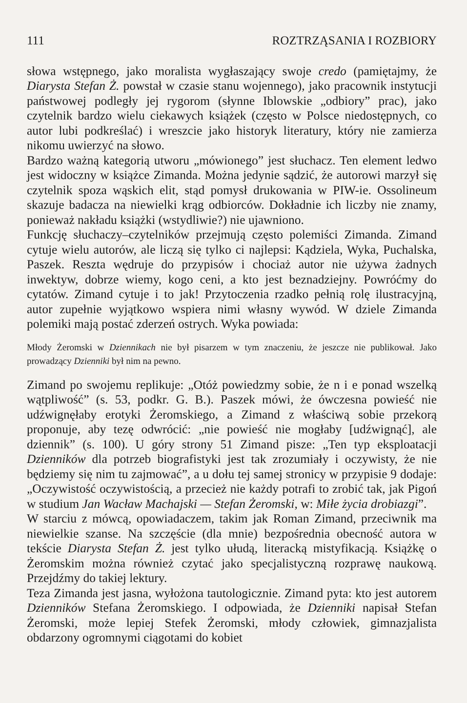111 ROZTRZĄSANIA I ROZBIORY
słowa wstępnego, jako moralista wygłaszający swoje credo (pamiętajmy, że Diarysta Stefan Ż. powstał w czasie stanu wojennego), jako pracownik instytucji państwowej podległy jej rygorom (słynne Iblowskie „odbiory” prac), jako czytelnik bardzo wielu ciekawych książek (często w Polsce niedostępnych, co autor lubi podkreślać) i wreszcie jako historyk literatury, który nie zamierza nikomu uwierzyć na słowo.
Bardzo ważną kategorią utworu „mówionego” jest słuchacz. Ten element ledwo jest widoczny w książce Zimanda. Można jedynie sądzić, że autorowi marzył się czytelnik spoza wąskich elit, stąd pomysł drukowania w PIW-ie. Ossolineum skazuje badacza na niewielki krąg odbiorców. Dokładnie ich liczby nie znamy, ponieważ nakładu książki (wstydliwie?) nie ujawniono.
Funkcję słuchaczy–czytelników przejmują często polemiści Zimanda. Zimand cytuje wielu autorów, ale liczą się tylko ci najlepsi: Kądziela, Wyka, Puchalska, Paszek. Reszta wędruje do przypisów i chociaż autor nie używa żadnych inwektyw, dobrze wiemy, kogo ceni, a kto jest beznadziejny. Powróćmy do cytatów. Zimand cytuje i to jak! Przytoczenia rzadko pełnią rolę ilustracyjną, autor zupełnie wyjątkowo wspiera nimi własny wywód. W dziele Zimanda polemiki mają postać zderzeń ostrych. Wyka powiada:
Młody Żeromski w Dziennikach nie był pisarzem w tym znaczeniu, że jeszcze nie publikował. Jako prowadzący Dzienniki był nim na pewno.
Zimand po swojemu replikuje: „Otóż powiedzmy sobie, że n i e ponad wszelką wątpliwość” (s. 53, podkr. G. B.). Paszek mówi, że ówczesna powieść nie udźwignęłaby erotyki Żeromskiego, a Zimand z właściwą sobie przekorą proponuje, aby tezę odwrócić: „nie powieść nie mogłaby [udźwignąć], ale dziennik” (s. 100). U góry strony 51 Zimand pisze: „Ten typ eksploatacji Dzienników dla potrzeb biografistyki jest tak zrozumiały i oczywisty, że nie będziemy się nim tu zajmować”, a u dołu tej samej stronicy w przypisie 9 dodaje: „Oczywistość oczywistością, a przecież nie każdy potrafi to zrobić tak, jak Pigoń w studium Jan Wacław Machajski — Stefan Żeromski, w: Miłe życia drobiazgi”.
W starciu z mówcą, opowiadaczem, takim jak Roman Zimand, przeciwnik ma niewielkie szanse. Na szczęście (dla mnie) bezpośrednia obecność autora w tekście Diarysta Stefan Ż. jest tylko ułudą, literacką mistyfikacją. Książkę o Żeromskim można również czytać jako specjalistyczną rozprawę naukową. Przejdźmy do takiej lektury.
Teza Zimanda jest jasna, wyłożona tautologicznie. Zimand pyta: kto jest autorem Dzienników Stefana Żeromskiego. I odpowiada, że Dzienniki napisał Stefan Żeromski, może lepiej Stefek Żeromski, młody człowiek, gimnazjalista obdarzony ogromnymi ciągotami do kobiet